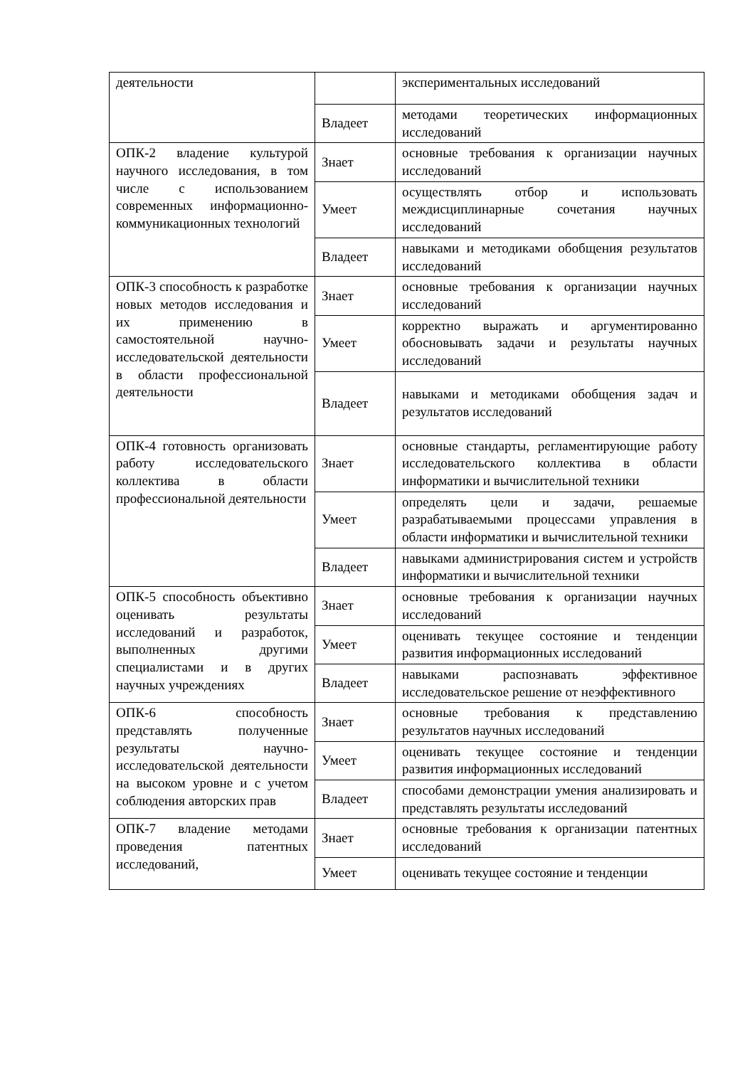| деятельности | | экспериментальных исследований |
| | Владеет | методами теоретических информационных исследований |
| ОПК-2 владение культурой научного исследования, в том числе с использованием современных информационно-коммуникационных технологий | Знает | основные требования к организации научных исследований |
| | Умеет | осуществлять отбор и использовать междисциплинарные сочетания научных исследований |
| | Владеет | навыками и методиками обобщения результатов исследований |
| ОПК-3 способность к разработке новых методов исследования и их применению в самостоятельной научно-исследовательской деятельности в области профессиональной деятельности | Знает | основные требования к организации научных исследований |
| | Умеет | корректно выражать и аргументированно обосновывать задачи и результаты научных исследований |
| | Владеет | навыками и методиками обобщения задач и результатов исследований |
| ОПК-4 готовность организовать работу исследовательского коллектива в области профессиональной деятельности | Знает | основные стандарты, регламентирующие работу исследовательского коллектива в области информатики и вычислительной техники |
| | Умеет | определять цели и задачи, решаемые разрабатываемыми процессами управления в области информатики и вычислительной техники |
| | Владеет | навыками администрирования систем и устройств информатики и вычислительной техники |
| ОПК-5 способность объективно оценивать результаты исследований и разработок, выполненных другими специалистами и в других научных учреждениях | Знает | основные требования к организации научных исследований |
| | Умеет | оценивать текущее состояние и тенденции развития информационных исследований |
| | Владеет | навыками распознавать эффективное исследовательское решение от неэффективного |
| ОПК-6 способность представлять полученные результаты научно-исследовательской деятельности на высоком уровне и с учетом соблюдения авторских прав | Знает | основные требования к представлению результатов научных исследований |
| | Умеет | оценивать текущее состояние и тенденции развития информационных исследований |
| | Владеет | способами демонстрации умения анализировать и представлять результаты исследований |
| ОПК-7 владение методами проведения патентных исследований, | Знает | основные требования к организации патентных исследований |
| | Умеет | оценивать текущее состояние и тенденции |